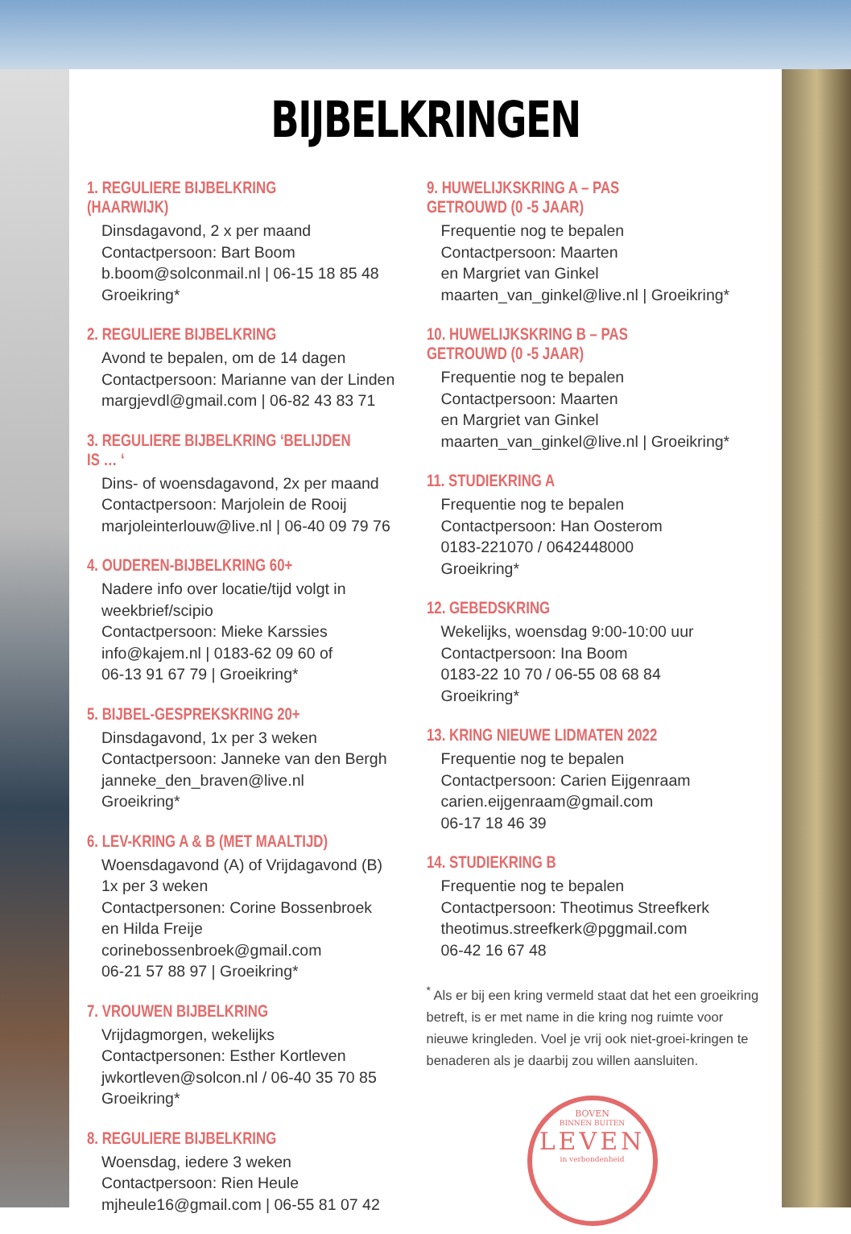BIJBELKRINGEN
1. REGULIERE BIJBELKRING (HAARWIJK)
Dinsdagavond, 2 x per maand
Contactpersoon: Bart Boom
b.boom@solconmail.nl | 06-15 18 85 48
Groeikring*
2. REGULIERE BIJBELKRING
Avond te bepalen, om de 14 dagen
Contactpersoon: Marianne van der Linden
margjevdl@gmail.com | 06-82 43 83 71
3. REGULIERE BIJBELKRING ‘BELIJDEN IS … ‘
Dins- of woensdagavond, 2x per maand
Contactpersoon: Marjolein de Rooij
marjoleinterlouw@live.nl | 06-40 09 79 76
4. OUDEREN-BIJBELKRING 60+
Nadere info over locatie/tijd volgt in weekbrief/scipio
Contactpersoon: Mieke Karssies
info@kajem.nl | 0183-62 09 60 of
06-13 91 67 79 | Groeikring*
5. BIJBEL-GESPREKSKRING 20+
Dinsdagavond, 1x per 3 weken
Contactpersoon: Janneke van den Bergh
janneke_den_braven@live.nl
Groeikring*
6. LEV-KRING A & B (MET MAALTIJD)
Woensdagavond (A) of Vrijdagavond (B)
1x per 3 weken
Contactpersonen: Corine Bossenbroek
en Hilda Freije
corinebossenbroek@gmail.com
06-21 57 88 97 | Groeikring*
7. VROUWEN BIJBELKRING
Vrijdagmorgen, wekelijks
Contactpersonen: Esther Kortleven
jwkortleven@solcon.nl / 06-40 35 70 85
Groeikring*
8. REGULIERE BIJBELKRING
Woensdag, iedere 3 weken
Contactpersoon: Rien Heule
mjheule16@gmail.com | 06-55 81 07 42
9. HUWELIJKSKRING A – PAS GETROUWD (0 -5 JAAR)
Frequentie nog te bepalen
Contactpersoon: Maarten
en Margriet van Ginkel
maarten_van_ginkel@live.nl | Groeikring*
10. HUWELIJKSKRING B – PAS GETROUWD (0 -5 JAAR)
Frequentie nog te bepalen
Contactpersoon: Maarten
en Margriet van Ginkel
maarten_van_ginkel@live.nl | Groeikring*
11. STUDIEKRING A
Frequentie nog te bepalen
Contactpersoon: Han Oosterom
0183-221070 / 0642448000
Groeikring*
12. GEBEDSKRING
Wekelijks, woensdag 9:00-10:00 uur
Contactpersoon: Ina Boom
0183-22 10 70 / 06-55 08 68 84
Groeikring*
13. KRING NIEUWE LIDMATEN 2022
Frequentie nog te bepalen
Contactpersoon: Carien Eijgenraam
carien.eijgenraam@gmail.com
06-17 18 46 39
14. STUDIEKRING B
Frequentie nog te bepalen
Contactpersoon: Theotimus Streefkerk
theotimus.streefkerk@pggmail.com
06-42 16 67 48
<sup>*</sup> Als er bij een kring vermeld staat dat het een groeikring betreft, is er met name in die kring nog ruimte voor nieuwe kringleden. Voel je vrij ook niet-groei-kringen te benaderen als je daarbij zou willen aansluiten.
BOVEN
BINNEN BUITEN
LEVEN
in verbondenheid